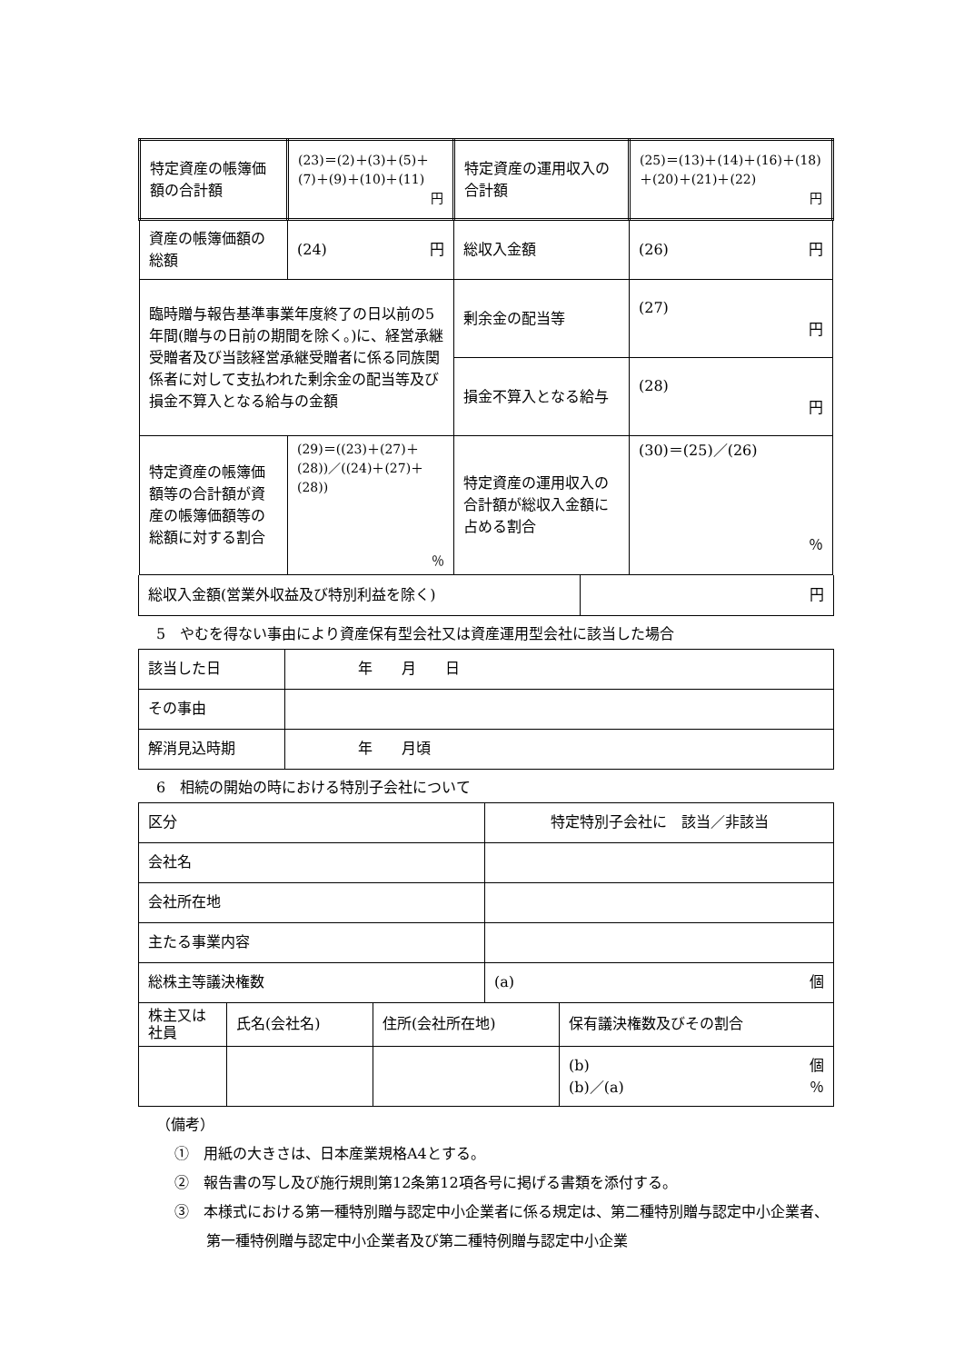| 特定資産の帳簿価額の合計額 | (23)＝(2)＋(3)＋(5)＋(7)＋(9)＋(10)＋(11) 円 | 特定資産の運用収入の合計額 | (25)＝(13)＋(14)＋(16)＋(18)＋(20)＋(21)＋(22) 円 |
| 資産の帳簿価額の総額 | (24) 円 | 総収入金額 | (26) 円 |
| 臨時贈与報告基準事業年度終了の日以前の5年間(贈与の日前の期間を除く。)に、経営承継受贈者及び当該経営承継受贈者に係る同族関係者に対して支払われた剰余金の配当等及び損金不算入となる給与の金額 | | 剰余金の配当等 | (27) 円 |
| | | 損金不算入となる給与 | (28) 円 |
| 特定資産の帳簿価額等の合計額が資産の帳簿価額等の総額に対する割合 | (29)＝((23)＋(27)＋(28))／((24)＋(27)＋(28)) ％ | 特定資産の運用収入の合計額が総収入金額に占める割合 | (30)＝(25)／(26) ％ |
| 総収入金額(営業外収益及び特別利益を除く) | 円 |
5　やむを得ない事由により資産保有型会社又は資産運用型会社に該当した場合
| 該当した日 | 年 月 日 |
| その事由 | |
| 解消見込時期 | 年 月頃 |
6　相続の開始の時における特別子会社について
| 区分 | 特定特別子会社に 該当／非該当 |
| 会社名 | |
| 会社所在地 | |
| 主たる事業内容 | |
| 総株主等議決権数 | (a) 個 |
| 株主又は社員 | 氏名(会社名) | 住所(会社所在地) | 保有議決権数及びその割合 |
| | | | (b) 個 (b)／(a) ％ |
（備考）
①　用紙の大きさは、日本産業規格A4とする。
②　報告書の写し及び施行規則第12条第12項各号に掲げる書類を添付する。
③　本様式における第一種特別贈与認定中小企業者に係る規定は、第二種特別贈与認定中小企業者、第一種特例贈与認定中小企業者及び第二種特例贈与認定中小企業